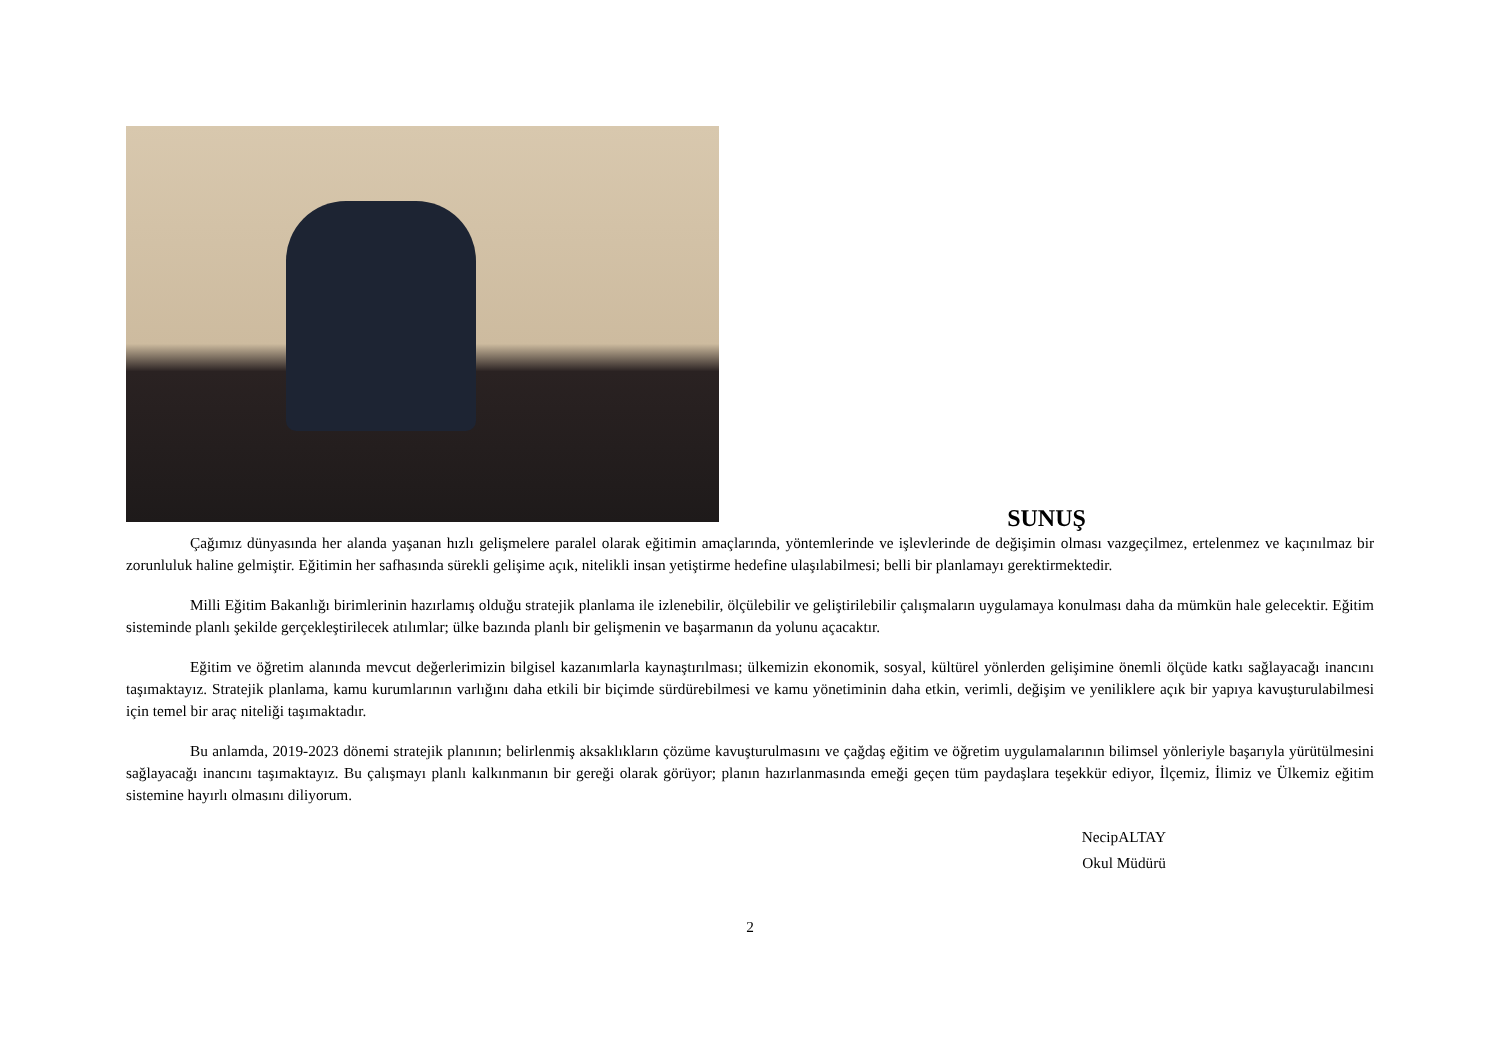SUNUŞ
Çağımız dünyasında her alanda yaşanan hızlı gelişmelere paralel olarak eğitimin amaçlarında, yöntemlerinde ve işlevlerinde de değişimin olması vazgeçilmez, ertelenmez ve kaçınılmaz bir zorunluluk haline gelmiştir. Eğitimin her safhasında sürekli gelişime açık, nitelikli insan yetiştirme hedefine ulaşılabilmesi; belli bir planlamayı gerektirmektedir.
Milli Eğitim Bakanlığı birimlerinin hazırlamış olduğu stratejik planlama ile izlenebilir, ölçülebilir ve geliştirilebilir çalışmaların uygulamaya konulması daha da mümkün hale gelecektir. Eğitim sisteminde planlı şekilde gerçekleştirilecek atılımlar; ülke bazında planlı bir gelişmenin ve başarmanın da yolunu açacaktır.
Eğitim ve öğretim alanında mevcut değerlerimizin bilgisel kazanımlarla kaynaştırılması; ülkemizin ekonomik, sosyal, kültürel yönlerden gelişimine önemli ölçüde katkı sağlayacağı inancını taşımaktayız. Stratejik planlama, kamu kurumlarının varlığını daha etkili bir biçimde sürdürebilmesi ve kamu yönetiminin daha etkin, verimli, değişim ve yeniliklere açık bir yapıya kavuşturulabilmesi için temel bir araç niteliği taşımaktadır.
Bu anlamda, 2019-2023 dönemi stratejik planının; belirlenmiş aksaklıkların çözüme kavuşturulmasını ve çağdaş eğitim ve öğretim uygulamalarının bilimsel yönleriyle başarıyla yürütülmesini sağlayacağı inancını taşımaktayız. Bu çalışmayı planlı kalkınmanın bir gereği olarak görüyor; planın hazırlanmasında emeği geçen tüm paydaşlara teşekkür ediyor, İlçemiz, İlimiz ve Ülkemiz eğitim sistemine hayırlı olmasını diliyorum.
NecipALTAY
Okul Müdürü
2